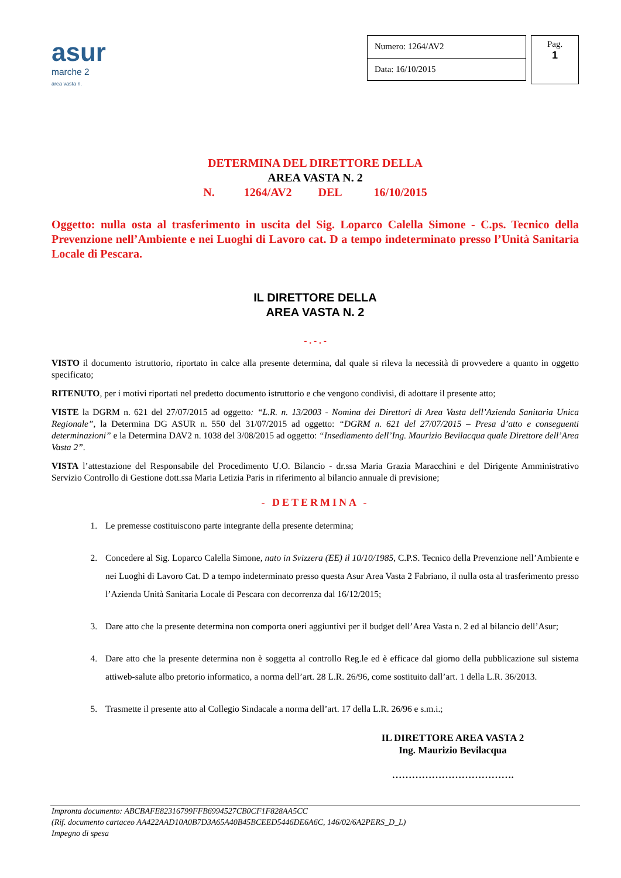asur
marche 2
area vasta n.
| Numero: 1264/AV2 |
| Data: 16/10/2015 |
Pag.
1
DETERMINA DEL DIRETTORE DELLA
AREA VASTA N. 2
N. 1264/AV2 DEL 16/10/2015
Oggetto: nulla osta al trasferimento in uscita del Sig. Loparco Calella Simone - C.ps. Tecnico della Prevenzione nell’Ambiente e nei Luoghi di Lavoro cat. D a tempo indeterminato presso l’Unità Sanitaria Locale di Pescara.
IL DIRETTORE DELLA
AREA VASTA N. 2
- . - . -
VISTO il documento istruttorio, riportato in calce alla presente determina, dal quale si rileva la necessità di provvedere a quanto in oggetto specificato;
RITENUTO, per i motivi riportati nel predetto documento istruttorio e che vengono condivisi, di adottare il presente atto;
VISTE la DGRM n. 621 del 27/07/2015 ad oggetto: “L.R. n. 13/2003 - Nomina dei Direttori di Area Vasta dell’Azienda Sanitaria Unica Regionale”, la Determina DG ASUR n. 550 del 31/07/2015 ad oggetto: “DGRM n. 621 del 27/07/2015 – Presa d’atto e conseguenti determinazioni” e la Determina DAV2 n. 1038 del 3/08/2015 ad oggetto: “Insediamento dell’Ing. Maurizio Bevilacqua quale Direttore dell’Area Vasta 2”.
VISTA l’attestazione del Responsabile del Procedimento U.O. Bilancio - dr.ssa Maria Grazia Maracchini e del Dirigente Amministrativo Servizio Controllo di Gestione dott.ssa Maria Letizia Paris in riferimento al bilancio annuale di previsione;
- DETERMINA -
1. Le premesse costituiscono parte integrante della presente determina;
2. Concedere al Sig. Loparco Calella Simone, nato in Svizzera (EE) il 10/10/1985, C.P.S. Tecnico della Prevenzione nell’Ambiente e nei Luoghi di Lavoro Cat. D a tempo indeterminato presso questa Asur Area Vasta 2 Fabriano, il nulla osta al trasferimento presso l’Azienda Unità Sanitaria Locale di Pescara con decorrenza dal 16/12/2015;
3. Dare atto che la presente determina non comporta oneri aggiuntivi per il budget dell’Area Vasta n. 2 ed al bilancio dell’Asur;
4. Dare atto che la presente determina non è soggetta al controllo Reg.le ed è efficace dal giorno della pubblicazione sul sistema attiweb-salute albo pretorio informatico, a norma dell’art. 28 L.R. 26/96, come sostituito dall’art. 1 della L.R. 36/2013.
5. Trasmette il presente atto al Collegio Sindacale a norma dell’art. 17 della L.R. 26/96 e s.m.i.;
IL DIRETTORE AREA VASTA 2
Ing. Maurizio Bevilacqua
……………………………….
Impronta documento: ABCBAFE82316799FFB6994527CB0CF1F828AA5CC
(Rif. documento cartaceo AA422AAD10A0B7D3A65A40B45BCEED5446DE6A6C, 146/02/6A2PERS_D_L)
Impegno di spesa